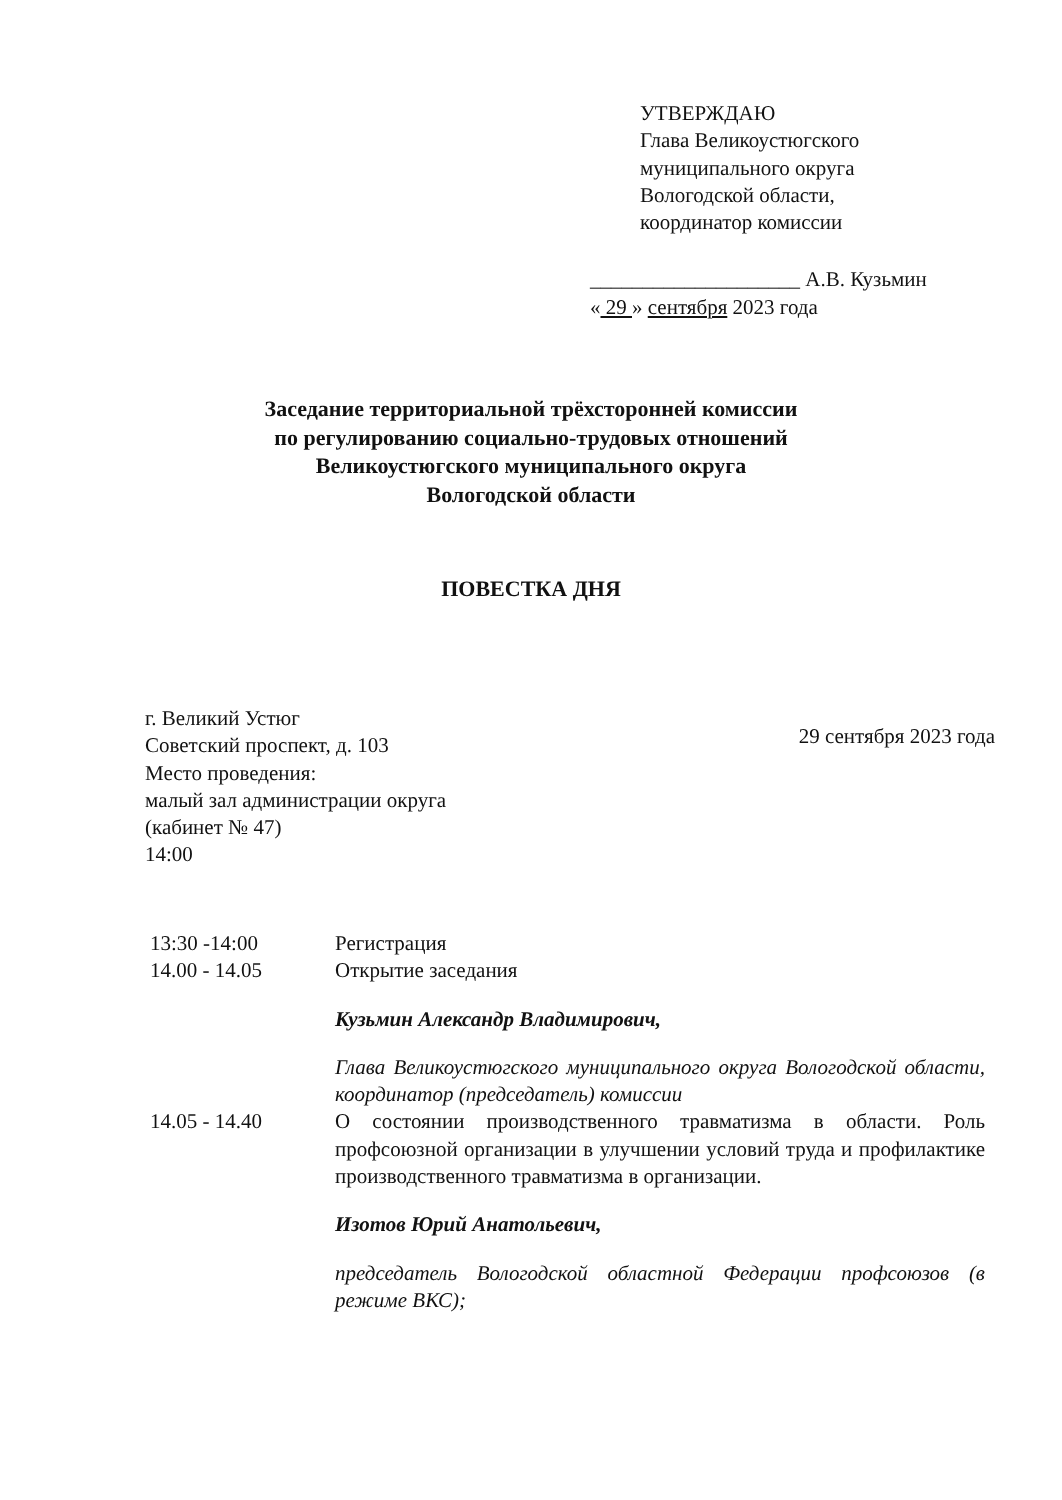УТВЕРЖДАЮ
Глава Великоустюгского
муниципального округа
Вологодской области,
координатор комиссии
____________________ А.В. Кузьмин
« 29 » сентября 2023 года
Заседание территориальной трёхсторонней комиссии
по регулированию социально-трудовых отношений
Великоустюгского муниципального округа
Вологодской области
ПОВЕСТКА ДНЯ
г. Великий Устюг
Советский проспект, д. 103
Место проведения:
малый зал администрации округа
(кабинет № 47)
14:00
29 сентября 2023 года
13:30 -14:00 Регистрация
14.00 - 14.05 Открытие заседания
Кузьмин Александр Владимирович,
Глава Великоустюгского муниципального округа Вологодской области, координатор (председатель) комиссии
14.05 - 14.40 О состоянии производственного травматизма в области. Роль профсоюзной организации в улучшении условий труда и профилактике производственного травматизма в организации.
Изотов Юрий Анатольевич,
председатель Вологодской областной Федерации профсоюзов (в режиме ВКС);